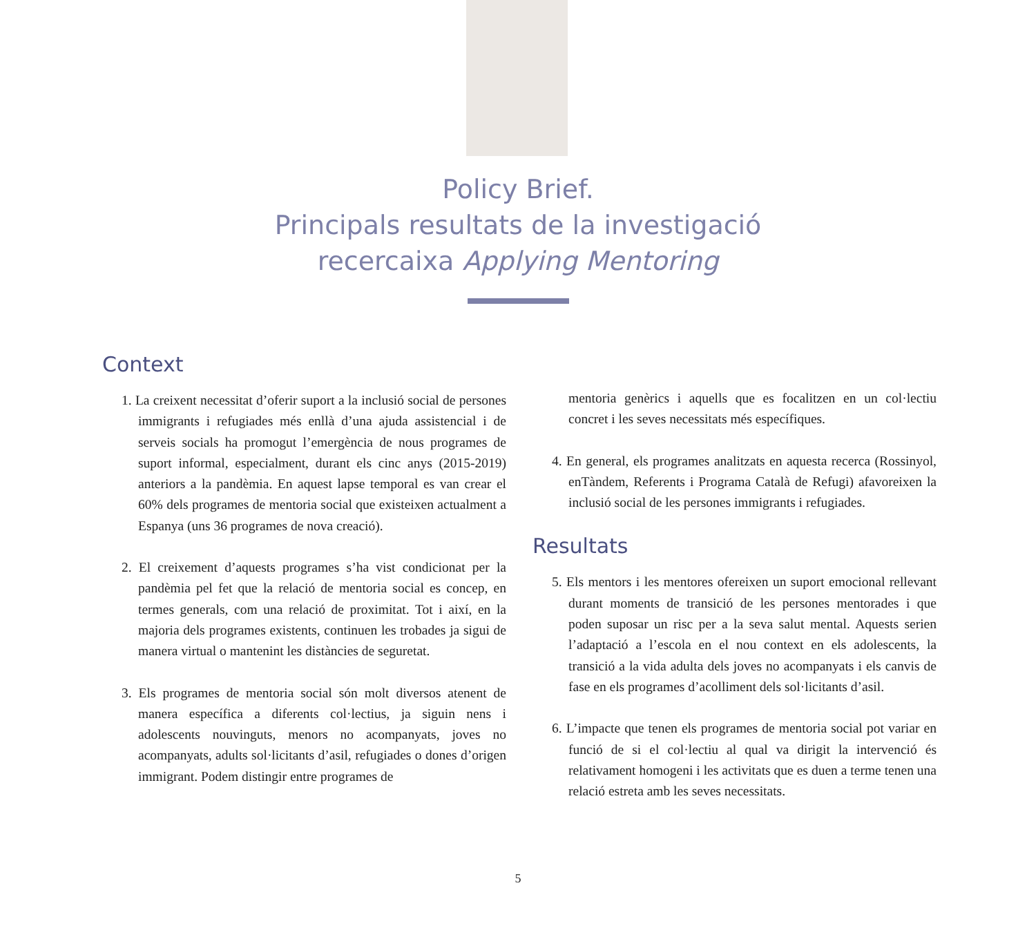Policy Brief.
Principals resultats de la investigació
recercaixa Applying Mentoring
Context
1. La creixent necessitat d’oferir suport a la inclusió social de persones immigrants i refugiades més enllà d’una ajuda assistencial i de serveis socials ha promogut l’emergència de nous programes de suport informal, especialment, durant els cinc anys (2015-2019) anteriors a la pandèmia. En aquest lapse temporal es van crear el 60% dels programes de mentoria social que existeixen actualment a Espanya (uns 36 programes de nova creació).
2. El creixement d’aquests programes s’ha vist condicionat per la pandèmia pel fet que la relació de mentoria social es concep, en termes generals, com una relació de proximitat. Tot i així, en la majoria dels programes existents, continuen les trobades ja sigui de manera virtual o mantenint les distàncies de seguretat.
3. Els programes de mentoria social són molt diversos atenent de manera específica a diferents col·lectius, ja siguin nens i adolescents nouvinguts, menors no acompanyats, joves no acompanyats, adults sol·licitants d’asil, refugiades o dones d’origen immigrant. Podem distingir entre programes de
mentoria genèrics i aquells que es focalitzen en un col·lectiu concret i les seves necessitats més específiques.
4. En general, els programes analitzats en aquesta recerca (Rossinyol, enTàndem, Referents i Programa Català de Refugi) afavoreixen la inclusió social de les persones immigrants i refugiades.
Resultats
5. Els mentors i les mentores ofereixen un suport emocional rellevant durant moments de transició de les persones mentorades i que poden suposar un risc per a la seva salut mental. Aquests serien l’adaptació a l’escola en el nou context en els adolescents, la transició a la vida adulta dels joves no acompanyats i els canvis de fase en els programes d’acolliment dels sol·licitants d’asil.
6. L’impacte que tenen els programes de mentoria social pot variar en funció de si el col·lectiu al qual va dirigit la intervenció és relativament homogeni i les activitats que es duen a terme tenen una relació estreta amb les seves necessitats.
5